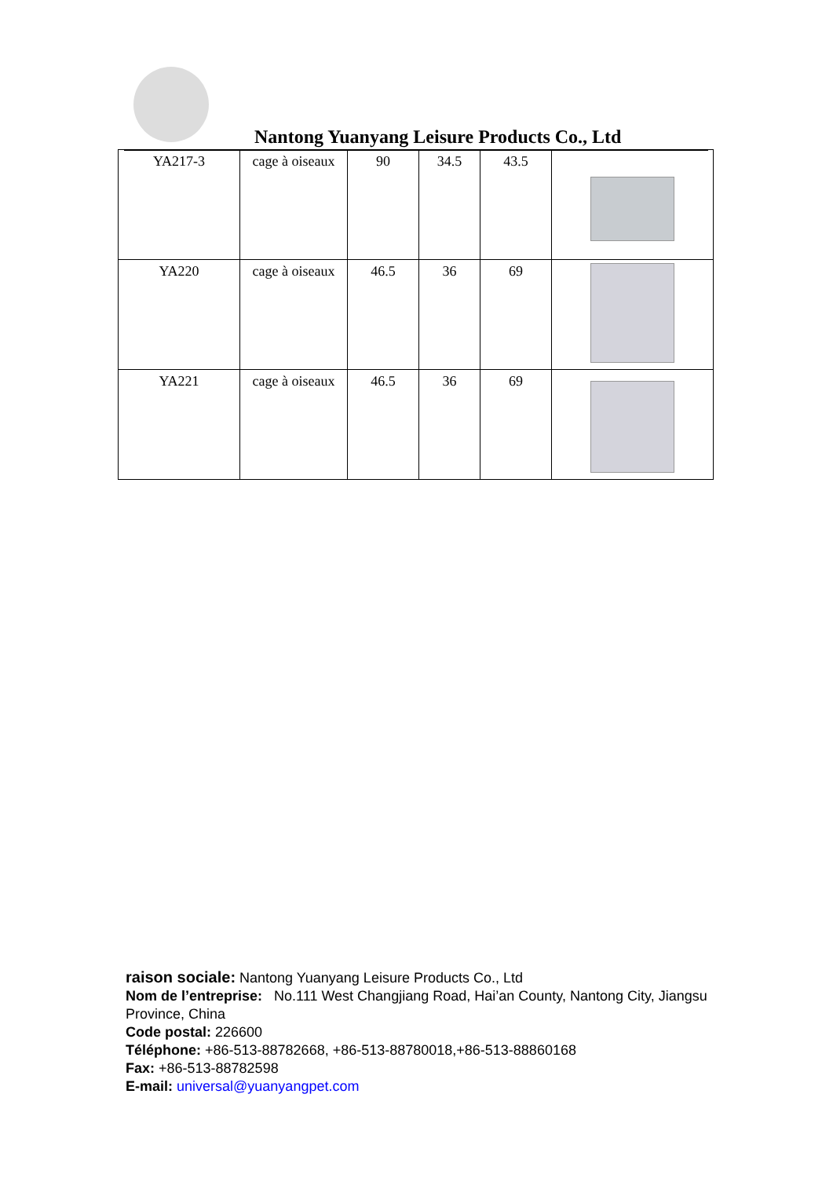Nantong Yuanyang Leisure Products Co., Ltd
| YA217-3 | cage à oiseaux | 90 | 34.5 | 43.5 | |
| YA220 | cage à oiseaux | 46.5 | 36 | 69 | |
| YA221 | cage à oiseaux | 46.5 | 36 | 69 | |
raison sociale: Nantong Yuanyang Leisure Products Co., Ltd
Nom de l’entreprise: No.111 West Changjiang Road, Hai’an County, Nantong City, Jiangsu Province, China
Code postal: 226600
Téléphone: +86-513-88782668, +86-513-88780018,+86-513-88860168
Fax: +86-513-88782598
E-mail: universal@yuanyangpet.com